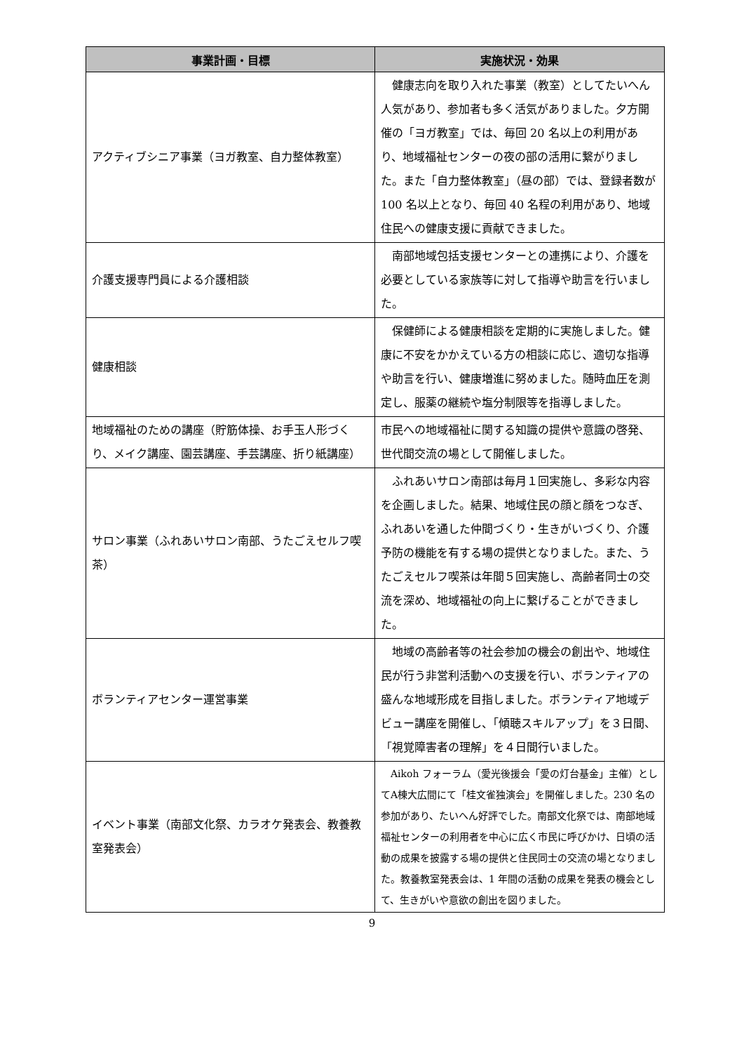| 事業計画・目標 | 実施状況・効果 |
| --- | --- |
| アクティブシニア事業（ヨガ教室、自力整体教室） | 健康志向を取り入れた事業（教室）としてたいへん人気があり、参加者も多く活気がありました。夕方開催の「ヨガ教室」では、毎回 20 名以上の利用があり、地域福祉センターの夜の部の活用に繋がりました。また「自力整体教室」（昼の部）では、登録者数が 100 名以上となり、毎回 40 名程の利用があり、地域住民への健康支援に貢献できました。 |
| 介護支援専門員による介護相談 | 南部地域包括支援センターとの連携により、介護を必要としている家族等に対して指導や助言を行いました。 |
| 健康相談 | 保健師による健康相談を定期的に実施しました。健康に不安をかかえている方の相談に応じ、適切な指導や助言を行い、健康増進に努めました。随時血圧を測定し、服薬の継続や塩分制限等を指導しました。 |
| 地域福祉のための講座（貯筋体操、お手玉人形づくり、メイク講座、園芸講座、手芸講座、折り紙講座） | 市民への地域福祉に関する知識の提供や意識の啓発、世代間交流の場として開催しました。 |
| サロン事業（ふれあいサロン南部、うたごえセルフ喫茶） | ふれあいサロン南部は毎月１回実施し、多彩な内容を企画しました。結果、地域住民の顔と顔をつなぎ、ふれあいを通した仲間づくり・生きがいづくり、介護予防の機能を有する場の提供となりました。また、うたごえセルフ喫茶は年間５回実施し、高齢者同士の交流を深め、地域福祉の向上に繋げることができました。 |
| ボランティアセンター運営事業 | 地域の高齢者等の社会参加の機会の創出や、地域住民が行う非営利活動への支援を行い、ボランティアの盛んな地域形成を目指しました。ボランティア地域デビュー講座を開催し、「傾聴スキルアップ」を３日間、「視覚障害者の理解」を４日間行いました。 |
| イベント事業（南部文化祭、カラオケ発表会、教養教室発表会） | Aikoh フォーラム（愛光後援会「愛の灯台基金」主催）としてA棟大広間にて「桂文雀独演会」を開催しました。230 名の参加があり、たいへん好評でした。南部文化祭では、南部地域福祉センターの利用者を中心に広く市民に呼びかけ、日頃の活動の成果を披露する場の提供と住民同士の交流の場となりました。教養教室発表会は、1 年間の活動の成果を発表の機会として、生きがいや意欲の創出を図りました。 |
9